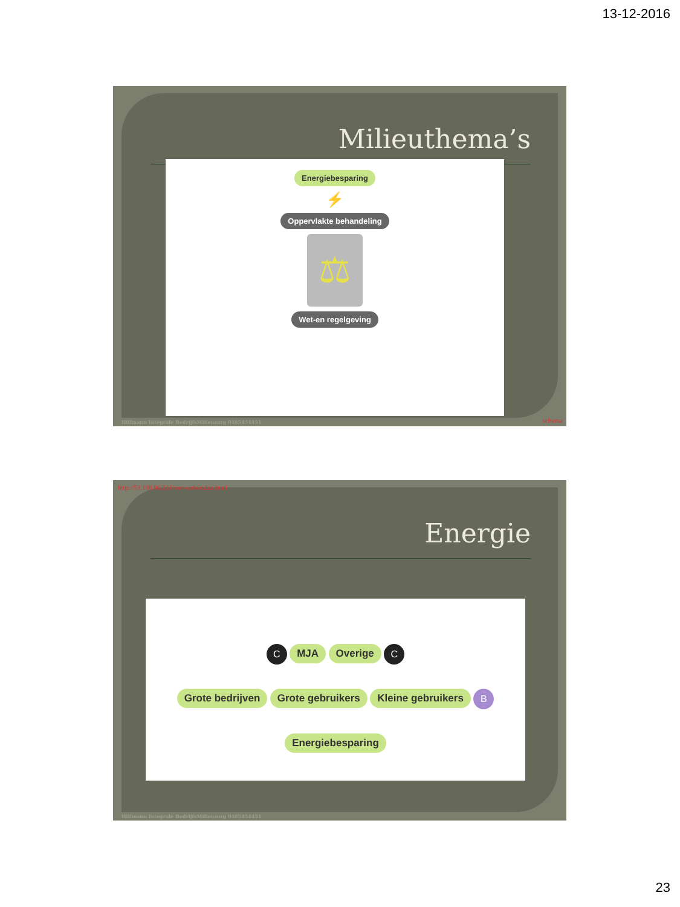13-12-2016
Milieuthema’s
Energiebesparing
⚡
Oppervlakte behandeling
⚖
Wet-en regelgeving
Hillmann Integrale BedrijfsMilieuzorg 0485454451
schema
http://53.198.96.224/wet-web/index.html
Energie
C MJA Overige C
Grote bedrijven Grote gebruikers Kleine gebruikers B
Energiebesparing
Hillmann Integrale BedrijfsMilieuzorg 0485454451
23